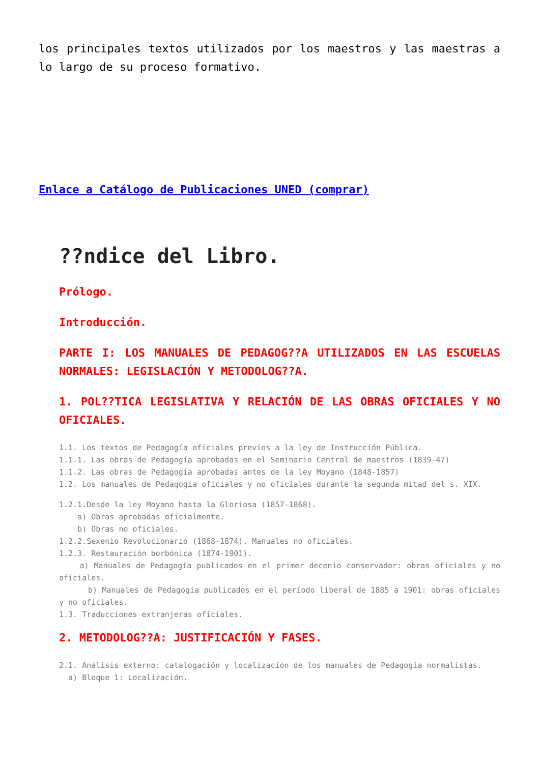los principales textos utilizados por los maestros y las maestras a lo largo de su proceso formativo.
Enlace a Catálogo de Publicaciones UNED (comprar)
??ndice del Libro.
Prólogo.
Introducción.
PARTE I: LOS MANUALES DE PEDAGOG??A UTILIZADOS EN LAS ESCUELAS NORMALES: LEGISLACIÓN Y METODOLOG??A.
1. POL??TICA LEGISLATIVA Y RELACIÓN DE LAS OBRAS OFICIALES Y NO OFICIALES.
1.1. Los textos de Pedagogía oficiales previos a la ley de Instrucción Pública.
1.1.1. Las obras de Pedagogía aprobadas en el Seminario Central de maestros (1839-47)
1.1.2. Las obras de Pedagogía aprobadas antes de la ley Moyano (1848-1857)
1.2. Los manuales de Pedagogía oficiales y no oficiales durante la segunda mitad del s. XIX.
1.2.1.Desde la ley Moyano hasta la Gloriosa (1857-1868).
a) Obras aprobadas oficialmente.
b) Obras no oficiales.
1.2.2.Sexenio Revolucionario (1868-1874). Manuales no oficiales.
1.2.3. Restauración borbónica (1874-1901).
a) Manuales de Pedagogía publicados en el primer decenio conservador: obras oficiales y no oficiales.
b) Manuales de Pedagogía publicados en el período liberal de 1885 a 1901: obras oficiales y no oficiales.
1.3. Traducciones extranjeras oficiales.
2. METODOLOG??A: JUSTIFICACIÓN Y FASES.
2.1. Análisis externo: catalogación y localización de los manuales de Pedagogía normalistas.
a) Bloque 1: Localización.